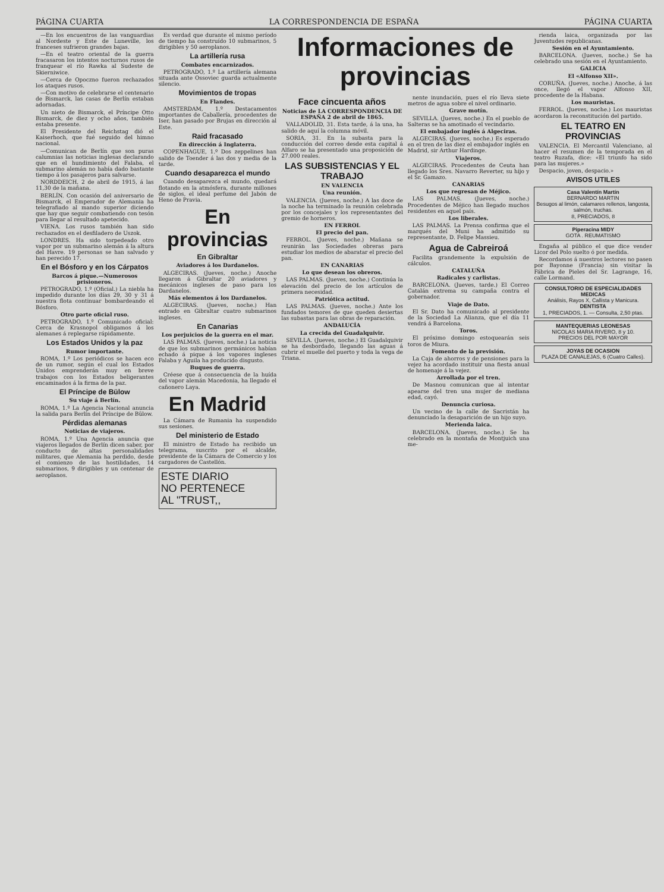PÁGINA CUARTA LA CORRESPONDENCIA DE ESPAÑA PÁGINA CUARTA
—En los encuentros de las vanguardias al Nordeste y Este de Luneville, los franceses sufrieron grandes bajas.
—En el teatro oriental de la guerra fracasaron los intentos nocturnos rusos de franquear el río Rawka al Sudeste de Skierniwice.
—Cerca de Opoczno fueron rechazados los ataques rusos.
—Con motivo de celebrarse el centenario de Bismarck, las casas de Berlín estaban adornadas.
Un nieto de Bismarck, el Príncipe Otto Bismarck, de diez y ocho años, también estaba presente.
El Presidente del Reichstag dió el Kaiserhoch, que fué seguido del himno nacional.
—Comunican de Berlín que son puras calumnias las noticias inglesas declarando que en el hundimiento del Falaba, el submarino alemán no había dado bastante tiempo á los pasajeros para salvarse.
NORDDEICH, 2 de abril de 1915, á las 11,30 de la mañana.
BERLÍN. Con ocasión del aniversario de Bismarck, el Emperador de Alemania ha telegrafiado al mando superior diciendo que hay que seguir combatiendo con tesón para llegar al resultado apetecido.
VIENA. Los rusos también han sido rechazados en el desfiladero de Uszok.
LONDRES. Ha sido torpedeado otro vapor por un submarino alemán á la altura del Havre. 19 personas se han salvado y han perecido 17.
En el Bósforo y en los Cárpatos
Barcos á pique.—Numerosos prisioneros.
PETROGRADO, 1.º (Oficial.) La niebla ha impedido durante los días 29, 30 y 31 á nuestra flota continuar bombardeando el Bósforo.
Otro parte oficial ruso.
PETROGRADO, 1.º Comunicado oficial: Cerca de Krasnopol obligamos á los alemanes á replegarse rápidamente.
Los Estados Unidos y la paz
Rumor importante.
ROMA, 1.º Los periódicos se hacen eco de un rumor, según el cual los Estados Unidos emprenderán muy en breve trabajos con los Estados beligerantes encaminados á la firma de la paz.
El Príncipe de Bülow
Su viaje á Berlín.
ROMA, 1.º La Agencia Nacional anuncia la salida para Berlín del Príncipe de Bülow.
Pérdidas alemanas
Noticias de viajeros.
ROMA, 1.º Una Agencia anuncia que viajeros llegados de Berlín dicen saber, por conducto de altas personalidades militares, que Alemania ha perdido, desde el comienzo de las hostilidades, 14 submarinos, 9 dirigibles y un centenar de aeroplanos.
Es verdad que durante el mismo período de tiempo ha construído 10 submarinos, 5 dirigibles y 50 aeroplanos.
La artillería rusa
Combates encarnizados.
PETROGRADO, 1.º La artillería alemana situada ante Ossoviec guarda actualmente silencio.
Movimientos de tropas
En Flandes.
AMSTERDAM, 1.º Destacamentos importantes de Caballería, procedentes de Iser, han pasado por Brujas en dirección al Este.
Raid fracasado
En dirección á Inglaterra.
COPENHAGUE, 1.º Dos zeppelines han salido de Toender á las dos y media de la tarde.
Cuando desaparezca el mundo
Cuando desaparezca el mundo, quedará flotando en la atmósfera, durante millones de siglos, el ideal perfume del Jabón de Heno de Pravia.
En provincias
En Gibraltar
Aviadores á los Dardanelos.
ALGECIRAS. (Jueves, noche.) Anoche llegaron á Gibraltar 20 aviadores y mecánicos ingleses de paso para los Dardanelos.
Más elementos á los Dardanelos.
ALGECIRAS. (Jueves, noche.) Han entrado en Gibraltar cuatro submarinos ingleses.
En Canarias
Los perjuicios de la guerra en el mar.
LAS PALMAS. (Jueves, noche.) La noticia de que los submarinos germánicos habían echado á pique á los vapores ingleses Falaba y Aguila ha producido disgusto.
Buques de guerra.
Créese que á consecuencia de la huída del vapor alemán Macedonia, ha llegado el cañonero Laya.
En Madrid
La Cámara de Rumania ha suspendido sus sesiones.
Del ministerio de Estado
El ministro de Estado ha recibido un telegrama, suscrito por el alcalde, presidente de la Cámara de Comercio y los cargadores de Castellón.
ESTE DIARIO
NO PERTENECE
AL "TRUST,,
Informaciones de provincias
Face cincuenta años
Noticias de LA CORRESPONDENCIA DE ESPAÑA 2 de abril de 1865.
VALLADOLID, 31. Esta tarde, á la una, ha salido de aquí la columna móvil.
SORIA, 31. En la subasta para la conducción del correo desde esta capital á Alfaro se ha presentado una proposición de 27.000 reales.
LAS SUBSISTENCIAS Y EL TRABAJO
EN VALENCIA
Una reunión.
VALENCIA. (Jueves, noche.) A las doce de la noche ha terminado la reunión celebrada por los concejales y los representantes del gremio de horneros.
EN FERROL
El precio del pan.
FERROL. (Jueves, noche.) Mañana se reunirán las Sociedades obreras para estudiar los medios de abaratar el precio del pan.
EN CANARIAS
Lo que desean los obreros.
LAS PALMAS. (Jueves, noche.) Continúa la elevación del precio de los artículos de primera necesidad.
Patriótica actitud.
LAS PALMAS. (Jueves, noche.) Ante los fundados temores de que queden desiertas las subastas para las obras de reparación.
ANDALUCÍA
La crecida del Guadalquivir.
SEVILLA. (Jueves, noche.) El Guadalquivir se ha desbordado, llegando las aguas á cubrir el muelle del puerto y toda la vega de Triana.
nente inundación, pues el río lleva siete metros de agua sobre el nivel ordinario.
Grave motín.
SEVILLA. (Jueves, noche.) En el pueblo de Salteras se ha amotinado el vecindario.
El embajador inglés á Algeciras.
ALGECIRAS. (Jueves, noche.) Es esperado en el tren de las diez el embajador inglés en Madrid, sir Arthur Hardinge.
Viajeros.
ALGECIRAS. Procedentes de Ceuta han llegado los Sres. Navarro Reverter, su hijo y el Sr. Gamazo.
CANARIAS
Los que regresan de Méjico.
LAS PALMAS. (Jueves, noche.) Procedentes de Méjico han llegado muchos residentes en aquel país.
Los liberales.
LAS PALMAS. La Prensa confirma que el marqués del Muni ha admitido su representante, D. Felipe Massieu.
Agua de Cabreiroá
Facilita grandemente la expulsión de cálculos.
CATALUÑA
Radicales y carlistas.
BARCELONA. (Jueves, tarde.) El Correo Catalán extrema su campaña contra el gobernador.
Viaje de Dato.
El Sr. Dato ha comunicado al presidente de la Sociedad La Alianza, que el día 11 vendrá á Barcelona.
Toros.
El próximo domingo estoquearán seis toros de Miura.
Fomento de la previsión.
La Caja de ahorros y de pensiones para la vejez ha acordado instituir una fiesta anual de homenaje á la vejez.
Arrollada por el tren.
De Masnou comunican que al intentar apearse del tren una mujer de mediana edad, cayó.
Denuncia curiosa.
Un vecino de la calle de Sacristán ha denunciado la desaparición de un hijo suyo.
Merienda laica.
BARCELONA. (Jueves, noche.) Se ha celebrado en la montaña de Montjuich una me-
rienda laica, organizada por las Juventudes republicanas.
Sesión en el Ayuntamiento.
BARCELONA. (Jueves, noche.) Se ha celebrado una sesión en el Ayuntamiento.
GALICIA
El «Alfonso XII».
CORUÑA. (Jueves, noche.) Anoche, á las once, llegó el vapor Alfonso XII, procedente de la Habana.
Los mauristas.
FERROL. (Jueves, noche.) Los mauristas acordaron la reconstitución del partido.
EL TEATRO EN PROVINCIAS
VALENCIA. El Mercantil Valenciano, al hacer el resumen de la temporada en el teatro Ruzafa, dice: «El triunfo ha sido para las mujeres.»
Despacio, joven, despacio.»
AVISOS UTILES
Casa Valentín Martín
BERNARDO MARTIN
Besugos al limón, calamares rellenos, langosta, salmón, truchas.
8, PRECIADOS, 8
Piperacina MIDY
GOTA . REUMATISMO
Engaña al público el que dice vender Licor del Polo suelto ó por medida.
Recordamos á nuestros lectores no pasen por Bayonne (Francia) sin visitar la Fábrica de Pieles del Sr. Lagrange, 16, calle Lormand.
CONSULTORIO DE ESPECIALIDADES MEDICAS
Análisis, Rayos X, Callista y Manicura.
DENTISTA
1, PRECIADOS, 1. — Consulta, 2,50 ptas.
MANTEQUERIAS LEONESAS
NICOLAS MARIA RIVERO, 8 y 10.
PRECIOS DEL POR MAYOR
JOYAS DE OCASION
PLAZA DE CANALEJAS, 6 (Cuatro Calles).